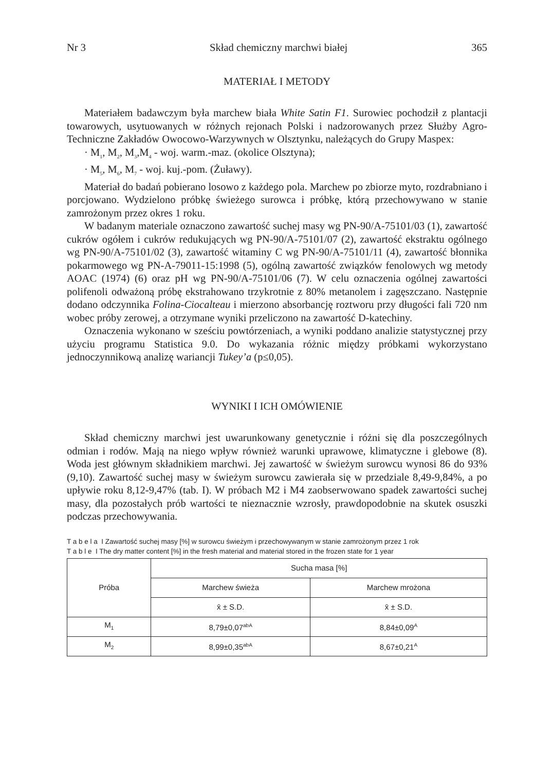Nr 3 Skład chemiczny marchwi białej 365
MATERIAŁ I METODY
Materiałem badawczym była marchew biała White Satin F1. Surowiec pochodził z plantacji towarowych, usytuowanych w różnych rejonach Polski i nadzorowanych przez Służby Agro-Techniczne Zakładów Owocowo-Warzywnych w Olsztynku, należących do Grupy Maspex:
· M<sub>1</sub>, M<sub>2</sub>, M<sub>3</sub>,M<sub>4</sub> - woj. warm.-maz. (okolice Olsztyna);
· M<sub>5</sub>, M<sub>6</sub>, M<sub>7</sub> - woj. kuj.-pom. (Żuławy).
Materiał do badań pobierano losowo z każdego pola. Marchew po zbiorze myto, rozdrabniano i porcjowano. Wydzielono próbkę świeżego surowca i próbkę, którą przechowywano w stanie zamrożonym przez okres 1 roku.
W badanym materiale oznaczono zawartość suchej masy wg PN-90/A-75101/03 (1), zawartość cukrów ogółem i cukrów redukujących wg PN-90/A-75101/07 (2), zawartość ekstraktu ogólnego wg PN-90/A-75101/02 (3), zawartość witaminy C wg PN-90/A-75101/11 (4), zawartość błonnika pokarmowego wg PN-A-79011-15:1998 (5), ogólną zawartość związków fenolowych wg metody AOAC (1974) (6) oraz pH wg PN-90/A-75101/06 (7). W celu oznaczenia ogólnej zawartości polifenoli odważoną próbę ekstrahowano trzykrotnie z 80% metanolem i zagęszczano. Następnie dodano odczynnika Folina-Ciocalteau i mierzono absorbancję roztworu przy długości fali 720 nm wobec próby zerowej, a otrzymane wyniki przeliczono na zawartość D-katechiny.
Oznaczenia wykonano w sześciu powtórzeniach, a wyniki poddano analizie statystycznej przy użyciu programu Statistica 9.0. Do wykazania różnic między próbkami wykorzystano jednoczynnikową analizę wariancji Tukey’a (p≤0,05).
WYNIKI I ICH OMÓWIENIE
Skład chemiczny marchwi jest uwarunkowany genetycznie i różni się dla poszczególnych odmian i rodów. Mają na niego wpływ również warunki uprawowe, klimatyczne i glebowe (8). Woda jest głównym składnikiem marchwi. Jej zawartość w świeżym surowcu wynosi 86 do 93% (9,10). Zawartość suchej masy w świeżym surowcu zawierała się w przedziale 8,49-9,84%, a po upływie roku 8,12-9,47% (tab. I). W próbach M2 i M4 zaobserwowano spadek zawartości suchej masy, dla pozostałych prób wartości te nieznacznie wzrosły, prawdopodobnie na skutek osuszki podczas przechowywania.
T a b e l a I Zawartość suchej masy [%] w surowcu świeżym i przechowywanym w stanie zamrożonym przez 1 rok
T a b l e I The dry matter content [%] in the fresh material and material stored in the frozen state for 1 year
| Próba | Sucha masa [%] | |
| --- | --- | --- |
| | Marchew świeża | Marchew mrożona |
| | x̄ ± S.D. | x̄ ± S.D. |
| M<sub>1</sub> | 8,79±0,07<sup>abA</sup> | 8,84±0,09<sup>A</sup> |
| M<sub>2</sub> | 8,99±0,35<sup>abA</sup> | 8,67±0,21<sup>A</sup> |